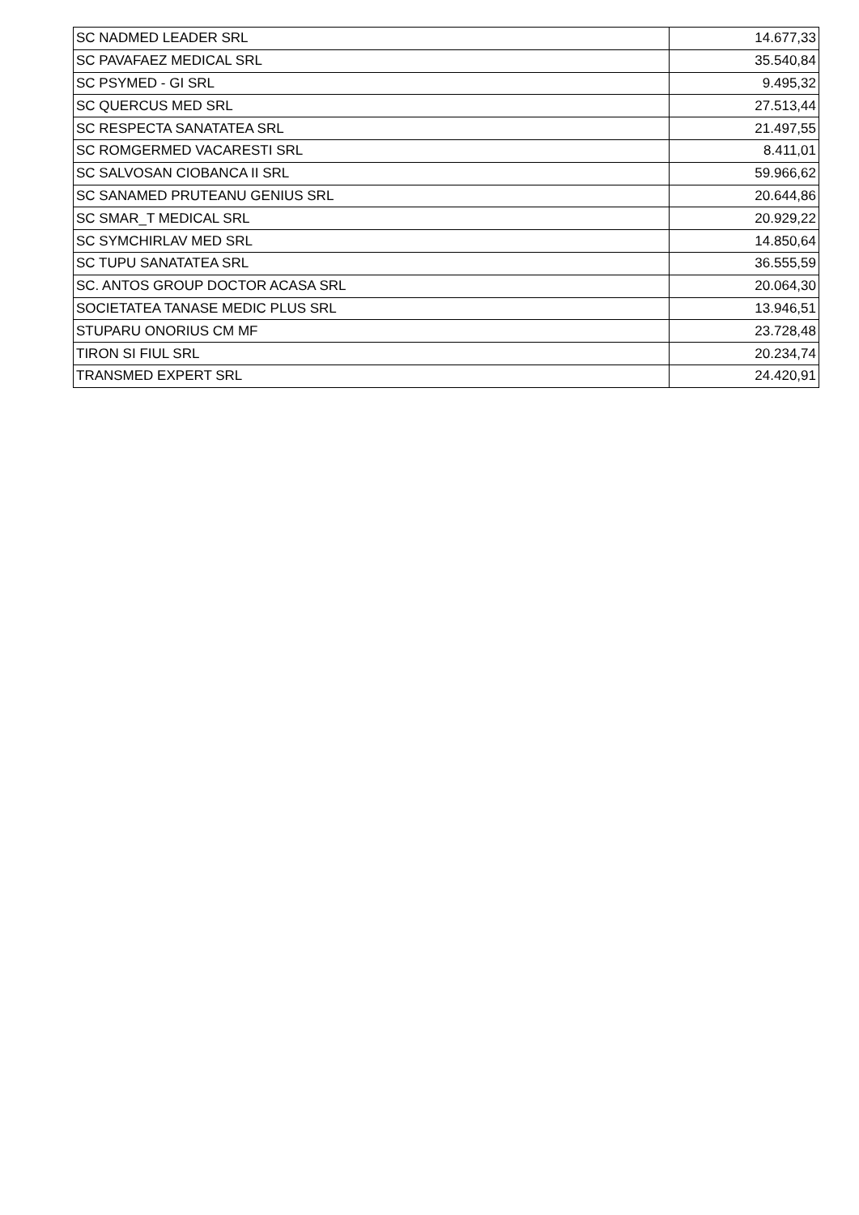| SC NADMED LEADER SRL | 14.677,33 |
| SC PAVAFAEZ MEDICAL SRL | 35.540,84 |
| SC PSYMED - GI SRL | 9.495,32 |
| SC QUERCUS MED SRL | 27.513,44 |
| SC RESPECTA SANATATEA SRL | 21.497,55 |
| SC ROMGERMED VACARESTI SRL | 8.411,01 |
| SC SALVOSAN CIOBANCA II SRL | 59.966,62 |
| SC SANAMED PRUTEANU GENIUS SRL | 20.644,86 |
| SC SMAR_T MEDICAL SRL | 20.929,22 |
| SC SYMCHIRLAV MED SRL | 14.850,64 |
| SC TUPU SANATATEA SRL | 36.555,59 |
| SC. ANTOS GROUP DOCTOR ACASA SRL | 20.064,30 |
| SOCIETATEA TANASE MEDIC PLUS SRL | 13.946,51 |
| STUPARU ONORIUS CM MF | 23.728,48 |
| TIRON SI FIUL SRL | 20.234,74 |
| TRANSMED EXPERT SRL | 24.420,91 |